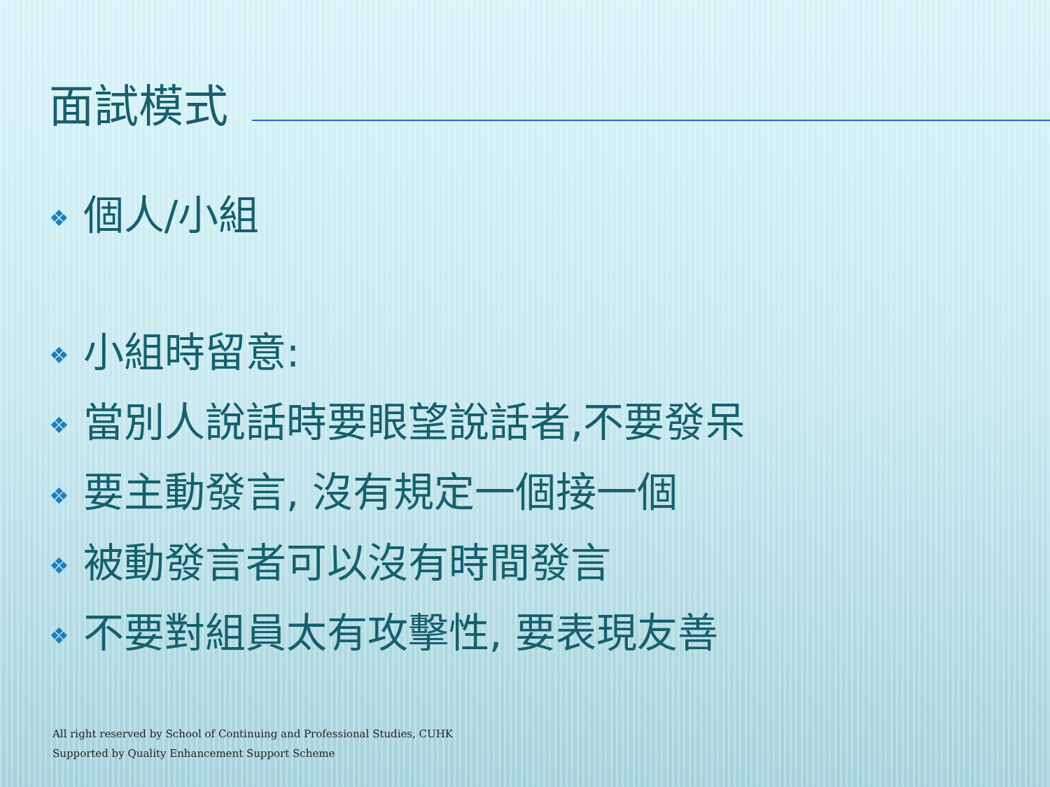面試模式
❖ 個人/小組
❖ 小組時留意:
❖ 當別人說話時要眼望說話者,不要發呆
❖ 要主動發言, 沒有規定一個接一個
❖ 被動發言者可以沒有時間發言
❖ 不要對組員太有攻擊性, 要表現友善
All right reserved by School of Continuing and Professional Studies, CUHK
Supported by Quality Enhancement Support Scheme